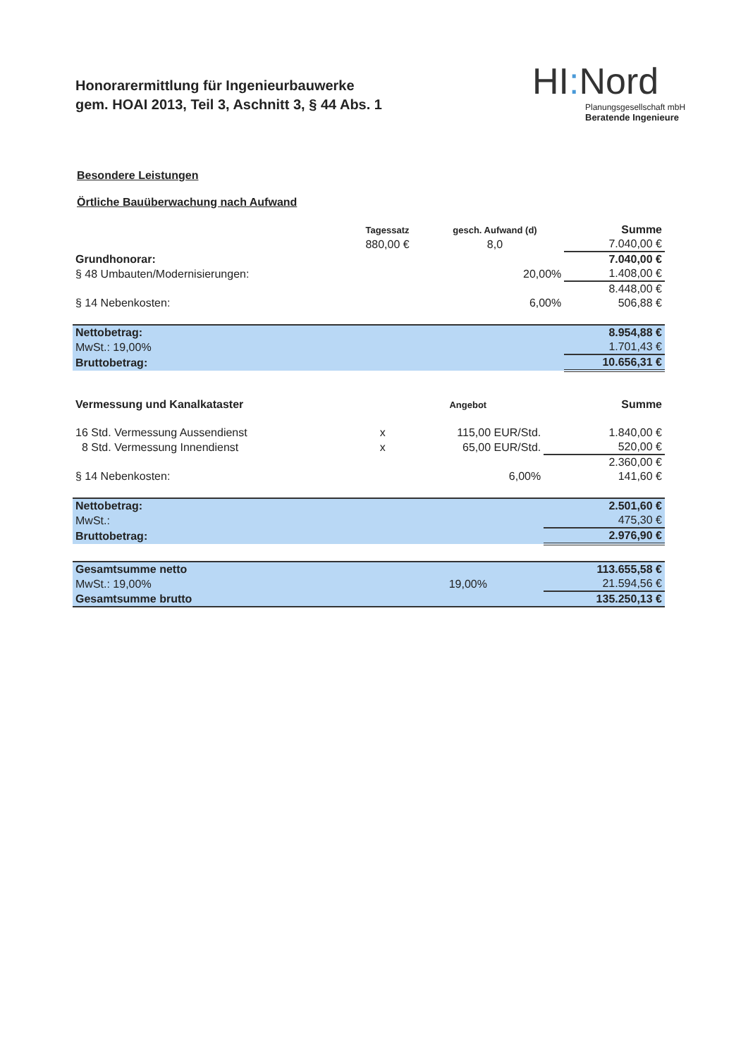Honorarermittlung für Ingenieurbauwerke
gem. HOAI 2013, Teil 3, Aschnitt 3, § 44 Abs. 1
HI: Nord
Planungsgesellschaft mbH
Beratende Ingenieure
Besondere Leistungen
Örtliche Bauüberwachung nach Aufwand
| | Tagessatz | gesch. Aufwand (d) | Summe |
| --- | --- | --- | --- |
| | 880,00 € | 8,0 | 7.040,00 € |
| Grundhonorar: | | | 7.040,00 € |
| § 48 Umbauten/Modernisierungen: | | 20,00% | 1.408,00 € |
| | | | 8.448,00 € |
| § 14 Nebenkosten: | | 6,00% | 506,88 € |
| Nettobetrag: | | | 8.954,88 € |
| MwSt.: 19,00% | | | 1.701,43 € |
| Bruttobetrag: | | | 10.656,31 € |
| Vermessung und Kanalkataster | | Angebot | Summe |
| 16 Std. Vermessung Aussendienst | x | 115,00 EUR/Std. | 1.840,00 € |
| 8 Std. Vermessung Innendienst | x | 65,00 EUR/Std. | 520,00 € |
| | | | 2.360,00 € |
| § 14 Nebenkosten: | | 6,00% | 141,60 € |
| Nettobetrag: | | | 2.501,60 € |
| MwSt.: | | | 475,30 € |
| Bruttobetrag: | | | 2.976,90 € |
| Gesamtsumme netto | | | 113.655,58 € |
| MwSt.: 19,00% | | 19,00% | 21.594,56 € |
| Gesamtsumme brutto | | | 135.250,13 € |